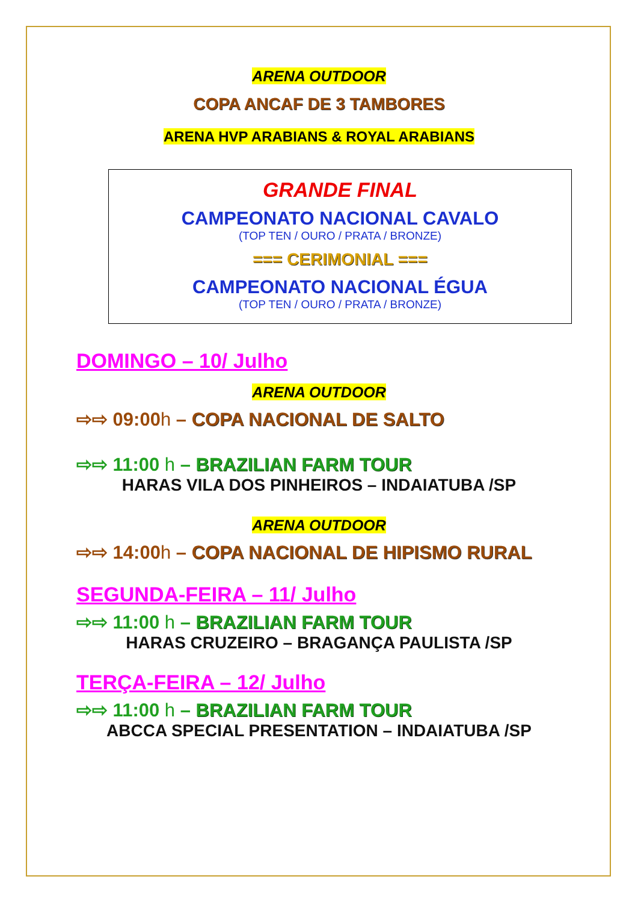ARENA OUTDOOR
COPA ANCAF DE 3 TAMBORES
ARENA HVP ARABIANS & ROYAL ARABIANS
GRANDE FINAL
CAMPEONATO NACIONAL CAVALO
(TOP TEN / OURO / PRATA / BRONZE)
=== CERIMONIAL ===
CAMPEONATO NACIONAL ÉGUA
(TOP TEN / OURO / PRATA / BRONZE)
DOMINGO – 10/ Julho
ARENA OUTDOOR
⇨⇨ 09:00h – COPA NACIONAL DE SALTO
⇨⇨ 11:00 h – BRAZILIAN FARM TOUR
HARAS VILA DOS PINHEIROS – INDAIATUBA /SP
ARENA OUTDOOR
⇨⇨ 14:00h – COPA NACIONAL DE HIPISMO RURAL
SEGUNDA-FEIRA – 11/ Julho
⇨⇨ 11:00 h – BRAZILIAN FARM TOUR
HARAS CRUZEIRO – BRAGANÇA PAULISTA /SP
TERÇA-FEIRA – 12/ Julho
⇨⇨ 11:00 h – BRAZILIAN FARM TOUR
ABCCA SPECIAL PRESENTATION – INDAIATUBA /SP